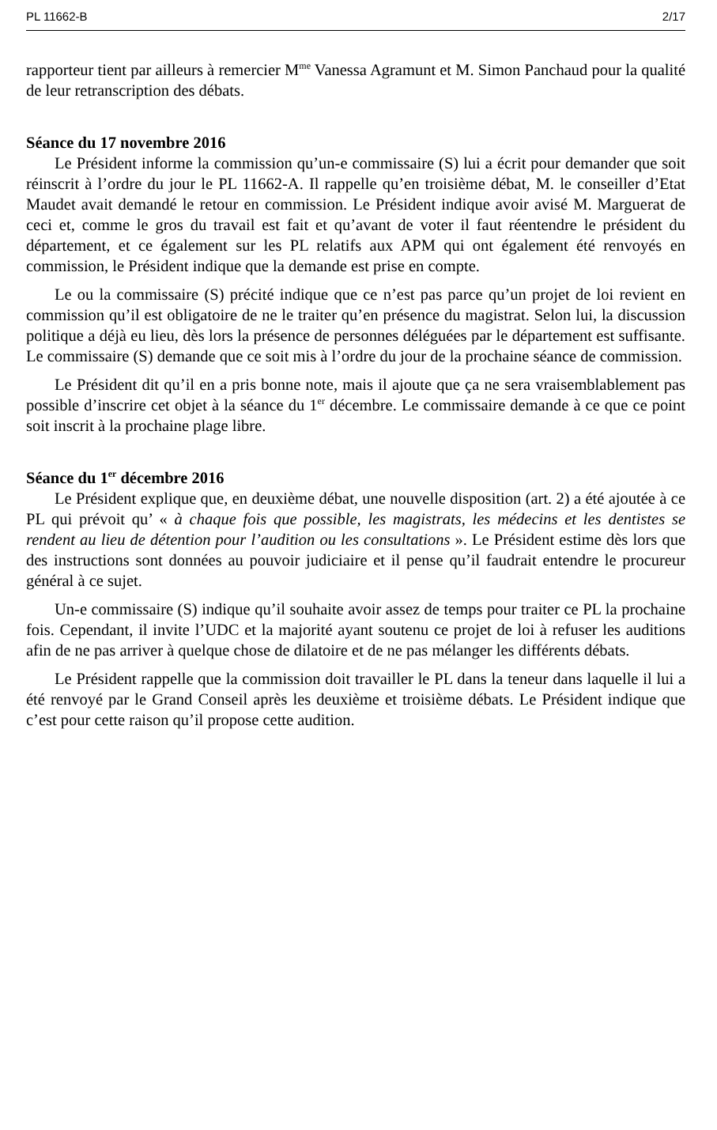PL 11662-B 2/17
rapporteur tient par ailleurs à remercier M<sup>me</sup> Vanessa Agramunt et M. Simon Panchaud pour la qualité de leur retranscription des débats.
Séance du 17 novembre 2016
Le Président informe la commission qu’un-e commissaire (S) lui a écrit pour demander que soit réinscrit à l’ordre du jour le PL 11662-A. Il rappelle qu’en troisième débat, M. le conseiller d’Etat Maudet avait demandé le retour en commission. Le Président indique avoir avisé M. Marguerat de ceci et, comme le gros du travail est fait et qu’avant de voter il faut réentendre le président du département, et ce également sur les PL relatifs aux APM qui ont également été renvoyés en commission, le Président indique que la demande est prise en compte.
Le ou la commissaire (S) précité indique que ce n’est pas parce qu’un projet de loi revient en commission qu’il est obligatoire de ne le traiter qu’en présence du magistrat. Selon lui, la discussion politique a déjà eu lieu, dès lors la présence de personnes déléguées par le département est suffisante. Le commissaire (S) demande que ce soit mis à l’ordre du jour de la prochaine séance de commission.
Le Président dit qu’il en a pris bonne note, mais il ajoute que ça ne sera vraisemblablement pas possible d’inscrire cet objet à la séance du 1<sup>er</sup> décembre. Le commissaire demande à ce que ce point soit inscrit à la prochaine plage libre.
Séance du 1<sup>er</sup> décembre 2016
Le Président explique que, en deuxième débat, une nouvelle disposition (art. 2) a été ajoutée à ce PL qui prévoit qu’ « à chaque fois que possible, les magistrats, les médecins et les dentistes se rendent au lieu de détention pour l’audition ou les consultations ». Le Président estime dès lors que des instructions sont données au pouvoir judiciaire et il pense qu’il faudrait entendre le procureur général à ce sujet.
Un-e commissaire (S) indique qu’il souhaite avoir assez de temps pour traiter ce PL la prochaine fois. Cependant, il invite l’UDC et la majorité ayant soutenu ce projet de loi à refuser les auditions afin de ne pas arriver à quelque chose de dilatoire et de ne pas mélanger les différents débats.
Le Président rappelle que la commission doit travailler le PL dans la teneur dans laquelle il lui a été renvoyé par le Grand Conseil après les deuxième et troisième débats. Le Président indique que c’est pour cette raison qu’il propose cette audition.